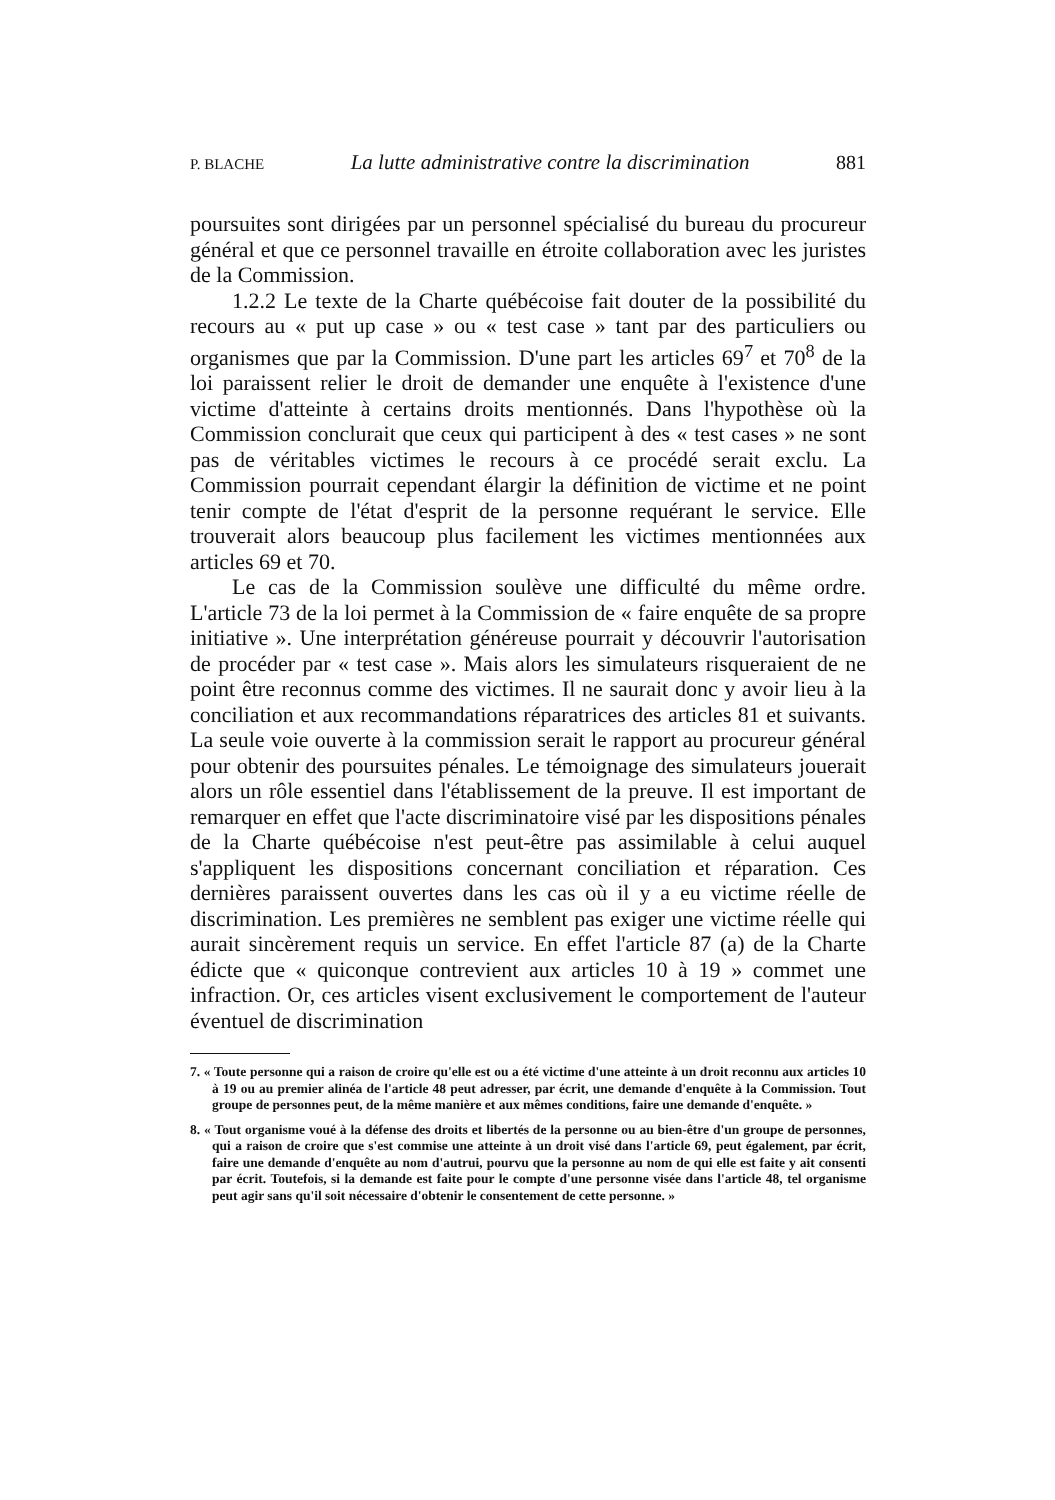P. BLACHE La lutte administrative contre la discrimination 881
poursuites sont dirigées par un personnel spécialisé du bureau du procureur général et que ce personnel travaille en étroite collaboration avec les juristes de la Commission.
1.2.2 Le texte de la Charte québécoise fait douter de la possibilité du recours au « put up case » ou « test case » tant par des particuliers ou organismes que par la Commission. D'une part les articles 69<sup>7</sup> et 70<sup>8</sup> de la loi paraissent relier le droit de demander une enquête à l'existence d'une victime d'atteinte à certains droits mentionnés. Dans l'hypothèse où la Commission conclurait que ceux qui participent à des « test cases » ne sont pas de véritables victimes le recours à ce procédé serait exclu. La Commission pourrait cependant élargir la définition de victime et ne point tenir compte de l'état d'esprit de la personne requérant le service. Elle trouverait alors beaucoup plus facilement les victimes mentionnées aux articles 69 et 70.
Le cas de la Commission soulève une difficulté du même ordre. L'article 73 de la loi permet à la Commission de « faire enquête de sa propre initiative ». Une interprétation généreuse pourrait y découvrir l'autorisation de procéder par « test case ». Mais alors les simulateurs risqueraient de ne point être reconnus comme des victimes. Il ne saurait donc y avoir lieu à la conciliation et aux recommandations réparatrices des articles 81 et suivants. La seule voie ouverte à la commission serait le rapport au procureur général pour obtenir des poursuites pénales. Le témoignage des simulateurs jouerait alors un rôle essentiel dans l'établissement de la preuve. Il est important de remarquer en effet que l'acte discriminatoire visé par les dispositions pénales de la Charte québécoise n'est peut-être pas assimilable à celui auquel s'appliquent les dispositions concernant conciliation et réparation. Ces dernières paraissent ouvertes dans les cas où il y a eu victime réelle de discrimination. Les premières ne semblent pas exiger une victime réelle qui aurait sincèrement requis un service. En effet l'article 87 (a) de la Charte édicte que « quiconque contrevient aux articles 10 à 19 » commet une infraction. Or, ces articles visent exclusivement le comportement de l'auteur éventuel de discrimination
7. « Toute personne qui a raison de croire qu'elle est ou a été victime d'une atteinte à un droit reconnu aux articles 10 à 19 ou au premier alinéa de l'article 48 peut adresser, par écrit, une demande d'enquête à la Commission. Tout groupe de personnes peut, de la même manière et aux mêmes conditions, faire une demande d'enquête. »
8. « Tout organisme voué à la défense des droits et libertés de la personne ou au bien-être d'un groupe de personnes, qui a raison de croire que s'est commise une atteinte à un droit visé dans l'article 69, peut également, par écrit, faire une demande d'enquête au nom d'autrui, pourvu que la personne au nom de qui elle est faite y ait consenti par écrit. Toutefois, si la demande est faite pour le compte d'une personne visée dans l'article 48, tel organisme peut agir sans qu'il soit nécessaire d'obtenir le consentement de cette personne. »